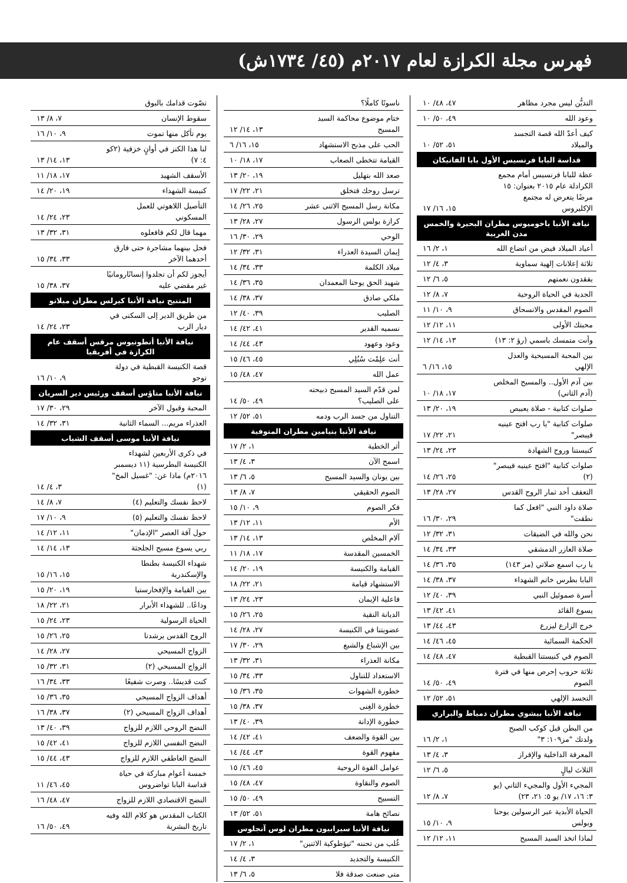فهرس مجلة الكرازة لعام ٢٠١٧م (٤٥/ ١٧٣٤ش)
| التديُّن ليس مجرد مظاهر | ٤٧، ٤٨/ ١٠ |
| وعود الله | ٤٩، ٥٠/ ١٠ |
| كيف أعدّ الله قصة التجسد والميلاد | ٥١، ٥٢/ ١٠ |
| قداسة البابا فرنسيس الأول بابا الفاتيكان | |
| عظة للبابا فرنسيس أمام مجمع الكرادلة عام ٢٠١٥ بعنوان: ١٥ مرضًا يتعرض له مجتمع الإكليروس | ١٥، ١٦/ ١٧ |
| نيافة الأنبا باخوميوس مطران البحيرة والخمس مدن الغربية | |
| أعياد الميلاد فيض من اتضاع الله | ١، ٢/ ١٦ |
| ثلاثة إعلانات إلهية سماوية | ٣، ٤/ ١٢ |
| يفقدون نعمتهم | ٥، ٦/ ١٢ |
| الجدية في الحياة الروحية | ٧، ٨/ ١٢ |
| الصوم المقدس والانسحاق | ٩، ١٠/ ١١ |
| محبتك الأولى | ١١، ١٢/ ١٢ |
| وأنت متمسك باسمي (رؤ ٢: ١٣) | ١٣، ١٤/ ١٢ |
| بين المحبة المسيحية والعدل الإلهي | ١٥، ١٦/ ٦ |
| بين آدم الأول.. والمسيح المخلص (آدم الثاني) | ١٧، ١٨/ ١٠ |
| صلوات كتابية - صلاة يعبيص | ١٩، ٢٠/ ١٣ |
| صلوات كتابية "يا رب افتح عينيه فيبصر" | ٢١، ٢٢/ ١٧ |
| كنيستنا وروح الشهادة | ٢٣، ٢٤/ ١٣ |
| صلوات كتابية "افتح عينيه فيبصر" (٢) | ٢٥، ٢٦/ ١٤ |
| التعفف أحد ثمار الروح القدس | ٢٧، ٢٨/ ١٣ |
| صلاة داود النبي "افعل كما نطقت" | ٢٩، ٣٠/ ١٦ |
| نحن والله في الضيقات | ٣١، ٣٢/ ١٢ |
| صلاة العازر الدمشقي | ٣٣، ٣٤/ ١٤ |
| يا رب اسمع صلاتي (مز ١٤٣) | ٣٥، ٣٦/ ١٤ |
| البابا بطرس خاتم الشهداء | ٣٧، ٣٨/ ١٤ |
| أسرة صموئيل النبي | ٣٩، ٤٠/ ١٢ |
| يسوع القائد | ٤١، ٤٢/ ١٣ |
| خرج الزارع ليزرع | ٤٣، ٤٤/ ١٣ |
| الحكمة السمائية | ٤٥، ٤٦/ ١٤ |
| الصوم في كنيستنا القبطية | ٤٧، ٤٨/ ١٤ |
| ثلاثة حروب إحرص منها في فترة الصوم | ٤٩، ٥٠/ ١٤ |
| التجسد الإلهي | ٥١، ٥٢/ ١٢ |
| نيافة الأنبا بيشوي مطران دمياط والبراري | |
| من البطن قبل كوكب الصبح ولدتك "مز١٠٩: ٣" | ١، ٢/ ١٦ |
| المعرفة الداخلية والإفراز | ٣، ٤/ ١٣ |
| الثلاث ليالٍ | ٥، ٦/ ١٢ |
| المجيء الأول والمجيء الثاني (يو ٣: ١٦، ١٧/ يو ٥: ٢١، ٢٣) | ٧، ٨/ ١٢ |
| الحياة الأبدية عبر الرسولين يوحنا وبولس | ٩، ١٠/ ١٥ |
| لماذا اتخذ السيد المسيح | ١١، ١٢/ ١٢ |
| ناسوتًا كاملًا؟ | |
| ختام موضوع محاكمة السيد المسيح | ١٣، ١٤/ ١٢ |
| الحب على مذبح الاستشهاد | ١٥، ١٦/ ٦ |
| القيامة تتخطى الصعاب | ١٧، ١٨/ ١٠ |
| صعد الله بتهليل | ١٩، ٢٠/ ١٣ |
| ترسل روحك فتخلق | ٢١، ٢٢/ ١٧ |
| مكانة رسل المسيح الاثنى عشر | ٢٥، ٢٦/ ١٤ |
| كرازة بولس الرسول | ٢٧، ٢٨/ ١٣ |
| الوحي | ٢٩، ٣٠/ ١٦ |
| إيمان السيدة العذراء | ٣١، ٣٢/ ١٢ |
| ميلاد الكلمة | ٣٣، ٣٤/ ١٤ |
| شهيد الحق يوحنا المعمدان | ٣٥، ٣٦/ ١٤ |
| ملكي صادق | ٣٧، ٣٨/ ١٤ |
| الصليب | ٣٩، ٤٠/ ١٢ |
| نسميه القدير | ٤١، ٤٢/ ١٤ |
| وعود وعهود | ٤٣، ٤٤/ ١٤ |
| أنت علِمْت سُبُلِي | ٤٥، ٤٦/ ١٥ |
| عمل الله | ٤٧، ٤٨/ ١٥ |
| لمن قدّم السيد المسيح ذبيحته على الصليب؟ | ٤٩، ٥٠/ ١٤ |
| التناول من جسد الرب ودمه | ٥١، ٥٢/ ١٢ |
| نيافة الأنبا بنيامين مطران المنوفية | |
| أثر الخطية | ١، ٢/ ١٧ |
| اسمح الآن | ٣، ٤/ ١٣ |
| بين يونان والسيد المسيح | ٥، ٦/ ١٣ |
| الصوم الحقيقي | ٧، ٨/ ١٣ |
| فكر الصوم | ٩، ١٠/ ١٥ |
| الأم | ١١، ١٢/ ١٣ |
| آلام المخلص | ١٣، ١٤/ ١٣ |
| الخمسين المقدسة | ١٧، ١٨/ ١١ |
| القيامة والكنيسة | ١٩، ٢٠/ ١٤ |
| الاستشهاد قيامة | ٢١، ٢٢/ ١٨ |
| فاعلية الإيمان | ٢٣، ٢٤/ ١٣ |
| الديانة النقية | ٢٥، ٢٦/ ١٥ |
| عضويتنا في الكنيسة | ٢٧، ٢٨/ ١٤ |
| بين الإشباع والشبع | ٢٩، ٣٠/ ١٧ |
| مكانة العذراء | ٣١، ٣٢/ ١٣ |
| الاستعداد للتناول | ٣٣، ٣٤/ ١٥ |
| خطورة الشهوات | ٣٥، ٣٦/ ١٥ |
| خطورة الغِنى | ٣٧، ٣٨/ ١٥ |
| خطورة الإدانة | ٣٩، ٤٠/ ١٣ |
| بين القوة والضعف | ٤١، ٤٢/ ١٤ |
| مفهوم القوة | ٤٣، ٤٤/ ١٤ |
| عوامل القوة الروحية | ٤٥، ٤٦/ ١٥ |
| الصوم والنقاوة | ٤٧، ٤٨/ ١٥ |
| التسبيح | ٤٩، ٥٠/ ١٥ |
| نصائح هامة | ٥١، ٥٢/ ١٣ |
| نيافة الأنبا سيرابيون مطران لوس آنجلوس | |
| غُلب من تحننه "ثيؤطوكية الاثنين" | ١، ٢/ ١٧ |
| الكنيسة والتجديد | ٣، ٤/ ١٤ |
| متى صنعت صدقة فلا | ٥، ٦/ ١٣ |
| تصّوت قدامك بالبوق | |
| سقوط الإنسان | ٧، ٨/ ١٣ |
| يوم تأكل منها تموت | ٩، ١٠/ ١٦ |
| لنا هذا الكنز في أوانٍ خزفية (٢كو ٤: ٧) | ١٣، ١٤/ ١٣ |
| الأسقف الشهيد | ١٧، ١٨/ ١١ |
| كنيسة الشهداء | ١٩، ٢٠/ ١٤ |
| التأصيل اللاهوتي للعمل المسكوني | ٢٣، ٢٤/ ١٤ |
| مهما قال لكم فافعلوه | ٣١، ٣٢/ ١٣ |
| فحل بينهما مشاجرة حتى فارق أحدهما الآخر | ٣٣، ٣٤/ ١٥ |
| أيجوز لكم أن تجلدوا إنسانًارومانيًا غير مقضي عليه | ٣٧، ٣٨/ ١٥ |
| المتنيح نيافة الأنبا كيرلس مطران ميلانو | |
| من طريق الدير إلى السكنى في ديار الرب | ٢٣، ٢٤/ ١٤ |
| نيافة الأنبا أنطونيوس مرقس أسقف عام الكرازة في أفريقيا | |
| قصة الكنيسة القبطية في دولة توجو | ٩، ١٠/ ١٦ |
| نيافة الأنبا متاؤس أسقف ورئيس دير السريان | |
| المحبة وقبول الآخر | ٢٩، ٣٠/ ١٧ |
| العذراء مريم... السماء الثانية | ٣١، ٣٢/ ١٤ |
| نيافة الأنبا موسى أسقف الشباب | |
| في ذكرى الأربعين لشهداء الكنيسة البطرسية (١١ ديسمبر ٢٠١٦م) ماذا عن: "غسيل المخ" (١) | ٣، ٤/ ١٤ |
| لاحظ نفسك والتعليم (٤) | ٧، ٨/ ١٤ |
| لاحظ نفسك والتعليم (٥) | ٩، ١٠/ ١٧ |
| حول آفة العصر "الإدمان" | ١١، ١٢/ ١٤ |
| ربي يسوع مسيح الجلجثة | ١٣، ١٤/ ١٤ |
| شهداء الكنيسة بطنطا والإسكندرية | ١٥، ١٦/ ١٥ |
| بين القيامة والإفخارستيا | ١٩، ٢٠/ ١٥ |
| وداعًا.. للشهداء الأبرار | ٢١، ٢٢/ ١٨ |
| الحياة الرسولية | ٢٣، ٢٤/ ١٥ |
| الروح القدس يرشدنا | ٢٥، ٢٦/ ١٥ |
| الزواج المسيحي | ٢٧، ٢٨/ ١٤ |
| الزواج المسيحي (٢) | ٣١، ٣٢/ ١٥ |
| كنت قديسًا.. وصرت شفيعًا | ٣٣، ٣٤/ ١٦ |
| أهداف الزواج المسيحي | ٣٥، ٣٦/ ١٥ |
| أهداف الزواج المسيحي (٢) | ٣٧، ٣٨/ ١٦ |
| النضج الروحي اللازم للزواج | ٣٩، ٤٠/ ١٣ |
| النضج النفسي اللازم للزواج | ٤١، ٤٢/ ١٥ |
| النضج العاطفي اللازم للزواج | ٤٣، ٤٤/ ١٥ |
| خمسة أعوام مباركة في حياة قداسة البابا تواضروس | ٤٥، ٤٦/ ١١ |
| النضج الاقتصادي اللازم للزواج | ٤٧، ٤٨/ ١٦ |
| الكتاب المقدس هو كلام الله وفيه تاريخ البشرية | ٤٩، ٥٠/ ١٦ |